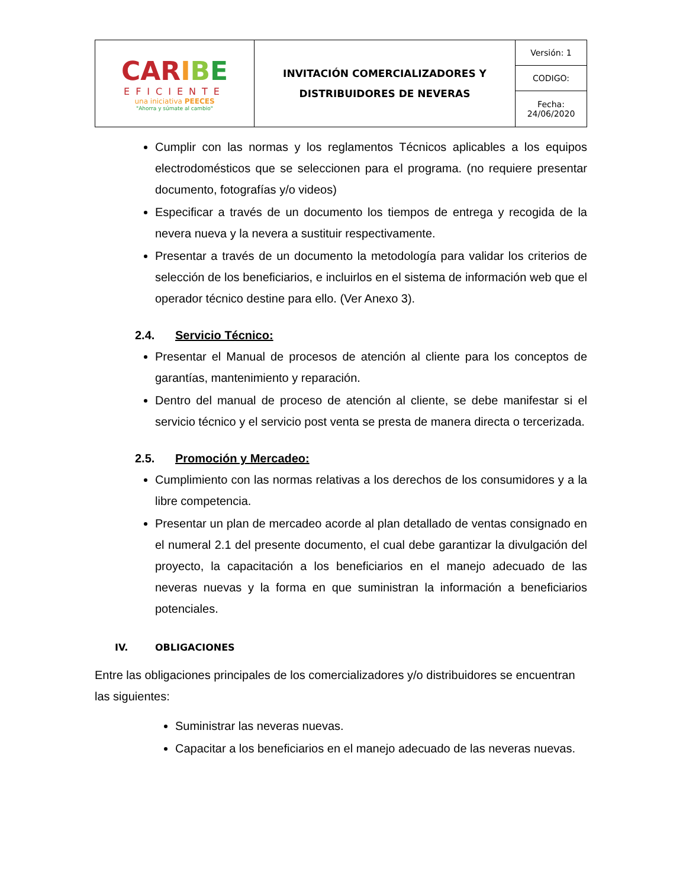| CAR I B E EFICIENTE una iniciativa PEECES "Ahorra y súmate al cambio" | INVITACIÓN COMERCIALIZADORES Y DISTRIBUIDORES DE NEVERAS | Versión: 1 |
| | | CODIGO: |
| | | Fecha: 24/06/2020 |
Cumplir con las normas y los reglamentos Técnicos aplicables a los equipos electrodomésticos que se seleccionen para el programa. (no requiere presentar documento, fotografías y/o videos)
Especificar a través de un documento los tiempos de entrega y recogida de la nevera nueva y la nevera a sustituir respectivamente.
Presentar a través de un documento la metodología para validar los criterios de selección de los beneficiarios, e incluirlos en el sistema de información web que el operador técnico destine para ello. (Ver Anexo 3).
2.4. Servicio Técnico:
Presentar el Manual de procesos de atención al cliente para los conceptos de garantías, mantenimiento y reparación.
Dentro del manual de proceso de atención al cliente, se debe manifestar si el servicio técnico y el servicio post venta se presta de manera directa o tercerizada.
2.5. Promoción y Mercadeo:
Cumplimiento con las normas relativas a los derechos de los consumidores y a la libre competencia.
Presentar un plan de mercadeo acorde al plan detallado de ventas consignado en el numeral 2.1 del presente documento, el cual debe garantizar la divulgación del proyecto, la capacitación a los beneficiarios en el manejo adecuado de las neveras nuevas y la forma en que suministran la información a beneficiarios potenciales.
IV. OBLIGACIONES
Entre las obligaciones principales de los comercializadores y/o distribuidores se encuentran las siguientes:
Suministrar las neveras nuevas.
Capacitar a los beneficiarios en el manejo adecuado de las neveras nuevas.